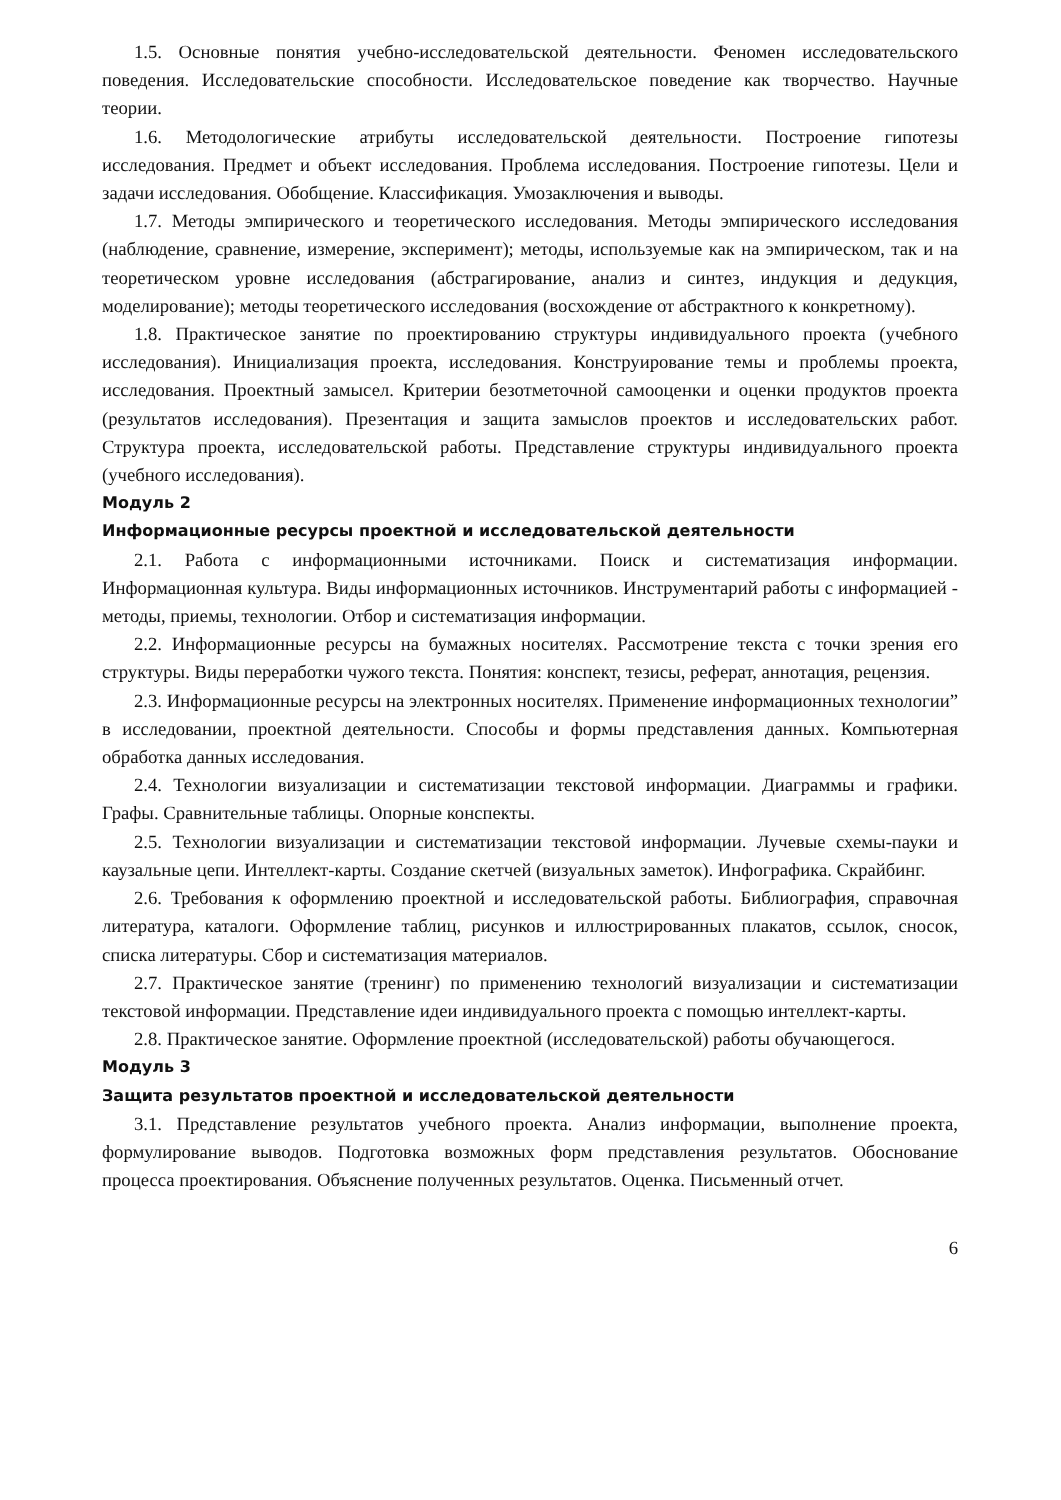1.5. Основные понятия учебно-исследовательской деятельности. Феномен исследовательского поведения. Исследовательские способности. Исследовательское поведение как творчество. Научные теории.
1.6. Методологические атрибуты исследовательской деятельности. Построение гипотезы исследования. Предмет и объект исследования. Проблема исследования. Построение гипотезы. Цели и задачи исследования. Обобщение. Классификация. Умозаключения и выводы.
1.7. Методы эмпирического и теоретического исследования. Методы эмпирического исследования (наблюдение, сравнение, измерение, эксперимент); методы, используемые как на эмпирическом, так и на теоретическом уровне исследования (абстрагирование, анализ и синтез, индукция и дедукция, моделирование); методы теоретического исследования (восхождение от абстрактного к конкретному).
1.8. Практическое занятие по проектированию структуры индивидуального проекта (учебного исследования). Инициализация проекта, исследования. Конструирование темы и проблемы проекта, исследования. Проектный замысел. Критерии безотметочной самооценки и оценки продуктов проекта (результатов исследования). Презентация и защита замыслов проектов и исследовательских работ. Структура проекта, исследовательской работы. Представление структуры индивидуального проекта (учебного исследования).
Модуль 2
Информационные ресурсы проектной и исследовательской деятельности
2.1. Работа с информационными источниками. Поиск и систематизация информации. Информационная культура. Виды информационных источников. Инструментарий работы с информацией - методы, приемы, технологии. Отбор и систематизация информации.
2.2. Информационные ресурсы на бумажных носителях. Рассмотрение текста с точки зрения его структуры. Виды переработки чужого текста. Понятия: конспект, тезисы, реферат, аннотация, рецензия.
2.3. Информационные ресурсы на электронных носителях. Применение информационных технологии” в исследовании, проектной деятельности. Способы и формы представления данных. Компьютерная обработка данных исследования.
2.4. Технологии визуализации и систематизации текстовой информации. Диаграммы и графики. Графы. Сравнительные таблицы. Опорные конспекты.
2.5. Технологии визуализации и систематизации текстовой информации. Лучевые схемы-пауки и каузальные цепи. Интеллект-карты. Создание скетчей (визуальных заметок). Инфографика. Скрайбинг.
2.6. Требования к оформлению проектной и исследовательской работы. Библиография, справочная литература, каталоги. Оформление таблиц, рисунков и иллюстрированных плакатов, ссылок, сносок, списка литературы. Сбор и систематизация материалов.
2.7. Практическое занятие (тренинг) по применению технологий визуализации и систематизации текстовой информации. Представление идеи индивидуального проекта с помощью интеллект-карты.
2.8. Практическое занятие. Оформление проектной (исследовательской) работы обучающегося.
Модуль 3
Защита результатов проектной и исследовательской деятельности
3.1. Представление результатов учебного проекта. Анализ информации, выполнение проекта, формулирование выводов. Подготовка возможных форм представления результатов. Обоснование процесса проектирования. Объяснение полученных результатов. Оценка. Письменный отчет.
6